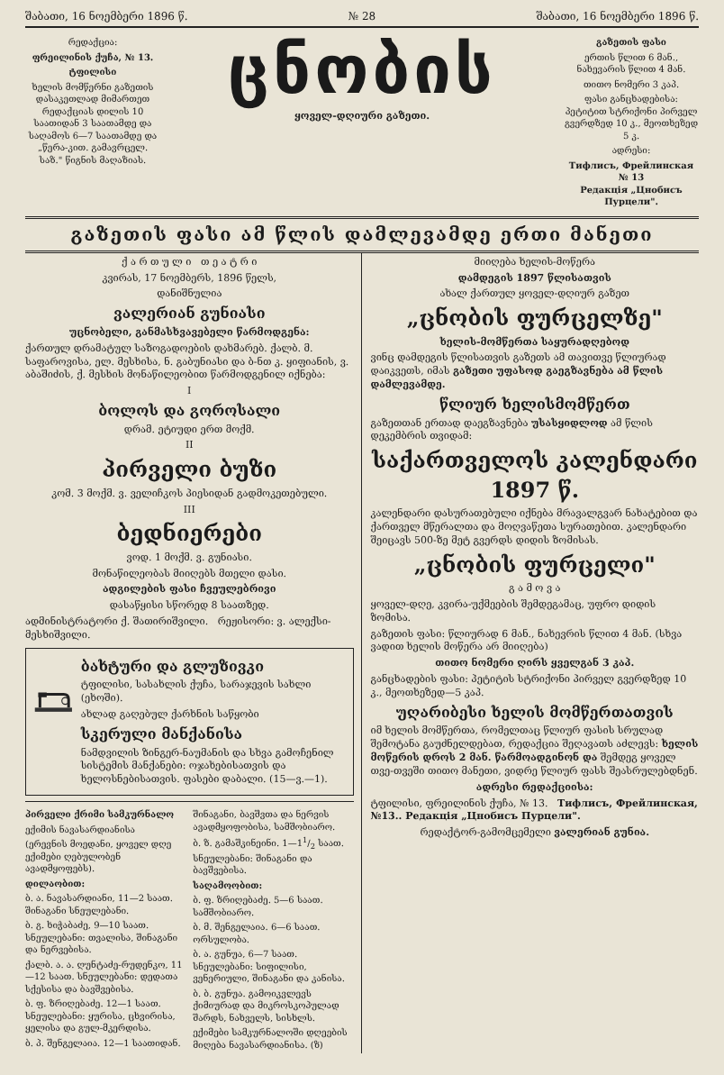შაბათი, 16 ნოემბერი 1896 წ. № 28 შაბათი, 16 ნოემბერი 1896 წ.
რედაქცია:
ფრეილინის ქუჩა, № 13.
ტფილისი
ხელის მომწერნი გაზეთის დასაკეთლად მიმართეთ რედაქციას დილის 10 საათიდან 3 საათამდე და საღამოს 6—7 საათამდე და „წერა-კით. გამავრცელ. საზ." წიგნის მაღაზიას.
ცნობის
ყოველ-დღიური გაზეთი.
გაზეთის ფასი
ერთის წლით 6 მან., ნახევარის წლით 4 მან.
თითო ნომერი 3 კაპ.
ფასი განცხადებისა: პეტიტით სტრიქონი პირველ გვერდზედ 10 კ., მეოთხეზედ 5 კ.
ადრესი:
Тифлисъ, Фрейлинская № 13
Редакція „Цнобисъ Пурцели".
გაზეთის ფასი ამ წლის დამლევამდე ერთი მანეთი
ქ ა რ თ უ ლ ი თ ე ა ტ რ ი
კვირას, 17 ნოემბერს, 1896 წელს,
დანიშნულია
ვალერიან გუნიასი
უცნობელი, განმასხვავებელი წარმოდგენა:
ქართულ დრამატულ საზოგადოების დახმარებ. ქალბ. მ. საფაროვისა, ელ. მესხისა, ნ. გაბუნიასი და ბ-ნთ კ. ყიფიანის, ვ. აბაშიძის, ქ. მესხის მონაწილეობით წარმოდგენილ იქნება:
I
ბოლოს და გოროსალი
დრამ. ეტიუდი ერთ მოქმ.
II
პირველი ბუზი
კომ. 3 მოქმ. ვ. ველიჩკოს პიესიდან გადმოკეთებული.
III
ბედნიერები
ვოდ. 1 მოქმ. ვ. გუნიასი.
მონაწილეობას მიიღებს მთელი დასი.
ადგილების ფასი ჩვეულებრივი
დასაწყისი სწორედ 8 საათზედ.
ადმინისტრატორი ქ. შათირიშვილი. რეჟისორი: ვ. ალექსი-მესხიშვილი.
ბახტური და გლუზივკი
ტფილისი, სასახლის ქუჩა, სარაჯევის სახლი (ეხოში).
ახლად გაღებულ ქარხნის საწყობი
სკერული მანქანისა
ნამდვილის ზინგერ-ნაუმანის და სხვა გამოჩენილ სისტემის მანქანები: ოჯახებისათვის და ხელოსნებისათვის. ფასები დაბალი. (15—ვ.—1).
პირველი ქრიმი სამკურნალო
ექიმის ნავასარდიანისა
(ერევნის მოედანი, ყოველ დღე ექიმები ღებულობენ ავადმყოფებს).
დილაობით:
ბ. ა. ნავასარდიანი, 11—2 საათ. შინაგანი სნეულებანი.
ბ. გ. ხიჭაბაძე, 9—10 საათ. სნეულებანი: თვალისა, შინაგანი და ნერვებისა.
ქალბ. ა. ა. ღუნტაძე-რუდენკო, 11—12 საათ. სნეულებანი: დედათა სქესისა და ბავშვებისა.
ბ. ფ. ზრიღებაძე. 12—1 საათ. სნეულებანი: ყურისა, ცხვირისა, ყელისა და გულ-მკერდისა.
ბ. პ. შენგელაია. 12—1 საათიდან.
შინაგანი, ბავშვთა და ნერვის ავადმყოფობისა, სამშობიარო.
ბ. ზ. გამაშკინეინი. 1—11/2 საათ. სნეულებანი: შინაგანი და ბავშვებისა.
საღამოობით:
ბ. ფ. ზრიღებაძე. 5—6 საათ. სამშობიარო.
ბ. მ. შენგელაია. 6—6 საათ. ორსულობა.
ბ. ა. გუნუა, 6—7 საათ. სნეულებანი: სიფილისი, ვენერიული, შინაგანი და კანისა.
ბ. ბ. გუნუა. გამოიკვლევს ქიმიურად და მიკროსკოპულად შარდს, ნახველს, სისხლს.
ექიმები სამკურნალოში დღეების მიღება ნავასარდიანისა. (ზ)
მიიღება ხელის-მოწერა
დამდეგის 1897 წლისათვის
ახალ ქართულ ყოველ-დღიურ გაზეთ
„ცნობის ფურცელზე"
ხელის-მომწერთა საყურადღებოდ
ვინც დამდეგის წლისათვის გაზეთს ამ თავითვე წლიურად დაიკვეთს, იმას გაზეთი უფასოდ გაეგზავნება ამ წლის დამლევამდე.
წლიურ ხელისმომწერთ
გაზეთთან ერთად დაეგზავნება უსასყიდლოდ ამ წლის დეკემბრის თვიდამ:
საქართველოს კალენდარი 1897 წ.
კალენდარი დასურათებული იქნება მრავალგვარ ნახატებით და ქართველ მწერალთა და მოღვაწეთა სურათებით. კალენდარი შეიცავს 500-ზე მეტ გვერდს დიდის ზომისას.
„ცნობის ფურცელი"
გ ა მ ო ვ ა
ყოველ-დღე, კვირა-უქმეების შემდეგამაც, უფრო დიდის ზომისა.
გაზეთის ფასი: წლიურად 6 მან., ნახევრის წლით 4 მან. (სხვა ვადით ხელის მოწერა არ მიიღება)
თითო ნომერი ღირს ყველგან 3 კაპ.
განცხადების ფასი: პეტიტის სტრიქონი პირველ გვერდზედ 10 კ., მეოთხეზედ—5 კაპ.
უღარიბესი ხელის მომწერთათვის
იმ ხელის მომწერთა, რომელთაც წლიურ ფასის სრულად შემოტანა გაუძნელდებათ, რედაქცია შეღავათს აძლევს: ხელის მოწერის დროს 2 მან. წარმოადგინონ და შემდეგ ყოველ თვე-თვეში თითო მანეთი, ვიდრე წლიურ ფასს შეასრულებდნენ.
ადრესი რედაქციისა:
ტფილისი, ფრეილინის ქუჩა, № 13. Тифлисъ, Фрейлинская, №13.. Редакція „Цнобисъ Пурцели".
რედაქტორ-გამომცემელი ვალერიან გუნია.